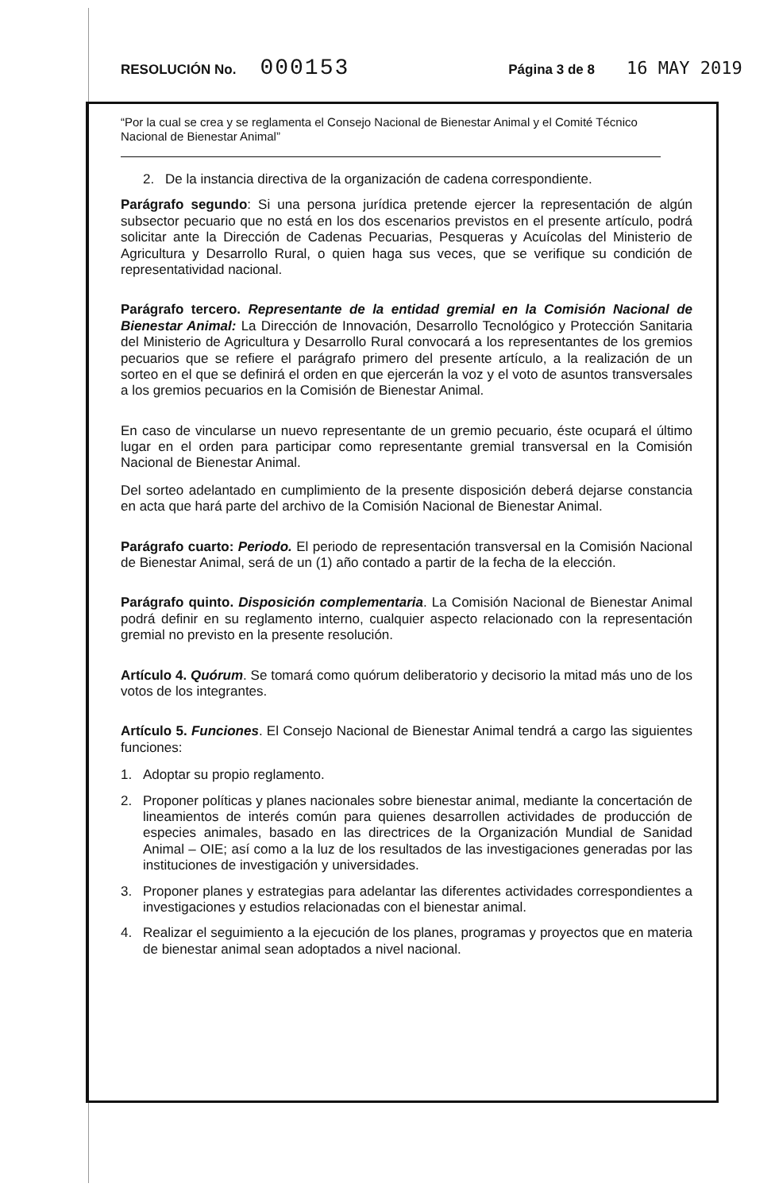RESOLUCIÓN No. 000153 Página 3 de 8 16 MAY 2019
“Por la cual se crea y se reglamenta el Consejo Nacional de Bienestar Animal y el Comité Técnico Nacional de Bienestar Animal”
2. De la instancia directiva de la organización de cadena correspondiente.
Parágrafo segundo: Si una persona jurídica pretende ejercer la representación de algún subsector pecuario que no está en los dos escenarios previstos en el presente artículo, podrá solicitar ante la Dirección de Cadenas Pecuarias, Pesqueras y Acuícolas del Ministerio de Agricultura y Desarrollo Rural, o quien haga sus veces, que se verifique su condición de representatividad nacional.
Parágrafo tercero. Representante de la entidad gremial en la Comisión Nacional de Bienestar Animal: La Dirección de Innovación, Desarrollo Tecnológico y Protección Sanitaria del Ministerio de Agricultura y Desarrollo Rural convocará a los representantes de los gremios pecuarios que se refiere el parágrafo primero del presente artículo, a la realización de un sorteo en el que se definirá el orden en que ejercerán la voz y el voto de asuntos transversales a los gremios pecuarios en la Comisión de Bienestar Animal.
En caso de vincularse un nuevo representante de un gremio pecuario, éste ocupará el último lugar en el orden para participar como representante gremial transversal en la Comisión Nacional de Bienestar Animal.
Del sorteo adelantado en cumplimiento de la presente disposición deberá dejarse constancia en acta que hará parte del archivo de la Comisión Nacional de Bienestar Animal.
Parágrafo cuarto: Periodo. El periodo de representación transversal en la Comisión Nacional de Bienestar Animal, será de un (1) año contado a partir de la fecha de la elección.
Parágrafo quinto. Disposición complementaria. La Comisión Nacional de Bienestar Animal podrá definir en su reglamento interno, cualquier aspecto relacionado con la representación gremial no previsto en la presente resolución.
Artículo 4. Quórum. Se tomará como quórum deliberatorio y decisorio la mitad más uno de los votos de los integrantes.
Artículo 5. Funciones. El Consejo Nacional de Bienestar Animal tendrá a cargo las siguientes funciones:
1. Adoptar su propio reglamento.
2. Proponer políticas y planes nacionales sobre bienestar animal, mediante la concertación de lineamientos de interés común para quienes desarrollen actividades de producción de especies animales, basado en las directrices de la Organización Mundial de Sanidad Animal – OIE; así como a la luz de los resultados de las investigaciones generadas por las instituciones de investigación y universidades.
3. Proponer planes y estrategias para adelantar las diferentes actividades correspondientes a investigaciones y estudios relacionadas con el bienestar animal.
4. Realizar el seguimiento a la ejecución de los planes, programas y proyectos que en materia de bienestar animal sean adoptados a nivel nacional.